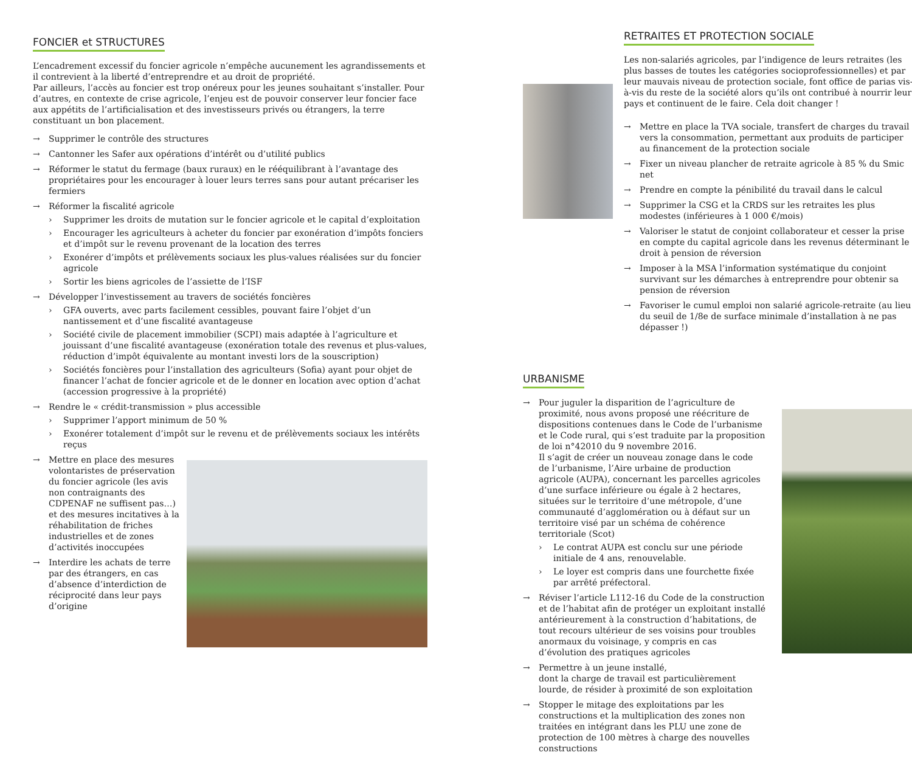FONCIER et STRUCTURES
L’encadrement excessif du foncier agricole n’empêche aucunement les agrandissements et il contre­vient à la liberté d’entreprendre et au droit de propriété.
Par ailleurs, l’accès au foncier est trop onéreux pour les jeunes souhaitant s’installer. Pour d’autres, en contexte de crise agricole, l’enjeu est de pouvoir conserver leur foncier face aux appétits de l’arti­ficialisation et des investisseurs privés ou étrangers, la terre constituant un bon placement.
→ Supprimer le contrôle des structures
→ Cantonner les Safer aux opérations d’intérêt ou d’utilité publics
→ Réformer le statut du fermage (baux ruraux) en le rééquilibrant à l’avantage des propriétaires pour les encourager à louer leurs terres sans pour autant précariser les fermiers
→ Réformer la fiscalité agricole
› Supprimer les droits de mutation sur le foncier agricole et le capital d’exploitation
› Encourager les agriculteurs à acheter du foncier par exonération d’impôts fonciers et d’im­pôt sur le revenu provenant de la location des terres
› Exonérer d’impôts et prélèvements sociaux les plus-values réalisées sur du foncier agricole
› Sortir les biens agricoles de l’assiette de l’ISF
→ Développer l’investissement au travers de sociétés foncières
› GFA ouverts, avec parts facilement cessibles, pouvant faire l’objet d’un nantissement et d’une fiscalité avantageuse
› Société civile de placement immobilier (SCPI) mais adaptée à l’agriculture et jouissant d’une fiscalité avantageuse (exonération totale des revenus et plus-values, réduction d’impôt équiva­lente au montant investi lors de la souscription)
› Sociétés foncières pour l’installation des agriculteurs (Sofia) ayant pour objet de financer l’achat de foncier agricole et de le donner en location avec option d’achat (accession progressive à la propriété)
→ Rendre le « crédit-transmission » plus accessible
› Supprimer l’apport minimum de 50 %
› Exonérer totalement d’impôt sur le revenu et de prélèvements sociaux les intérêts reçus
→ Mettre en place des mesures volontaristes de préservation du foncier agricole (les avis non contraignants des CDPENAF ne suffisent pas…) et des mesures incitatives à la réhabilitation de friches industrielles et de zones d’activités inoccupées
→ Interdire les achats de terre par des étrangers, en cas d’absence d’interdiction de réciprocité dans leur pays d’origine
RETRAITES ET PROTECTION SOCIALE
Les non-salariés agricoles, par l’indigence de leurs retraites (les plus basses de toutes les catégories socioprofessionnelles) et par leur mauvais niveau de protection sociale, font office de parias vis-à-vis du reste de la société alors qu’ils ont contribué à nourrir leur pays et continuent de le faire. Cela doit changer !
→ Mettre en place la TVA sociale, transfert de charges du travail vers la consommation, permettant aux produits de participer au financement de la protection sociale
→ Fixer un niveau plancher de retraite agricole à 85 % du Smic net
→ Prendre en compte la pénibilité du travail dans le calcul
→ Supprimer la CSG et la CRDS sur les retraites les plus modestes (inférieures à 1 000 €/mois)
→ Valoriser le statut de conjoint collaborateur et cesser la prise en compte du capital agricole dans les revenus déterminant le droit à pension de réversion
→ Imposer à la MSA l’information systématique du conjoint survivant sur les démarches à entreprendre pour obtenir sa pension de réversion
→ Favoriser le cumul emploi non salarié agricole-retraite (au lieu du seuil de 1/8e de surface minimale d’installation à ne pas dépasser !)
URBANISME
→ Pour juguler la disparition de l’agriculture de proximité, nous avons proposé une réécriture de dispositions contenues dans le Code de l’urbanisme et le Code rural, qui s’est traduite par la proposition de loi n°42010 du 9 novembre 2016.
Il s’agit de créer un nouveau zonage dans le code de l’urbanisme, l’Aire urbaine de production agricole (AUPA), concernant les parcelles agricoles d’une surface inférieure ou égale à 2 hectares, situées sur le territoire d’une métropole, d’une communauté d’agglomération ou à défaut sur un territoire visé par un schéma de cohérence territoriale (Scot)
› Le contrat AUPA est conclu sur une période initiale de 4 ans, renouvelable.
› Le loyer est compris dans une fourchette fixée par arrêté préfectoral.
→ Réviser l’article L112-16 du Code de la construction et de l’habitat afin de protéger un exploitant installé antérieurement à la construction d’habitations, de tout recours ultérieur de ses voisins pour troubles anormaux du voisinage, y compris en cas d’évolution des pratiques agricoles
→ Permettre à un jeune installé,
dont la charge de travail est particulièrement lourde, de résider à proximité de son exploitation
→ Stopper le mitage des exploitations par les constructions et la multiplication des zones non traitées en intégrant dans les PLU une zone de protection de 100 mètres à charge des nouvelles constructions